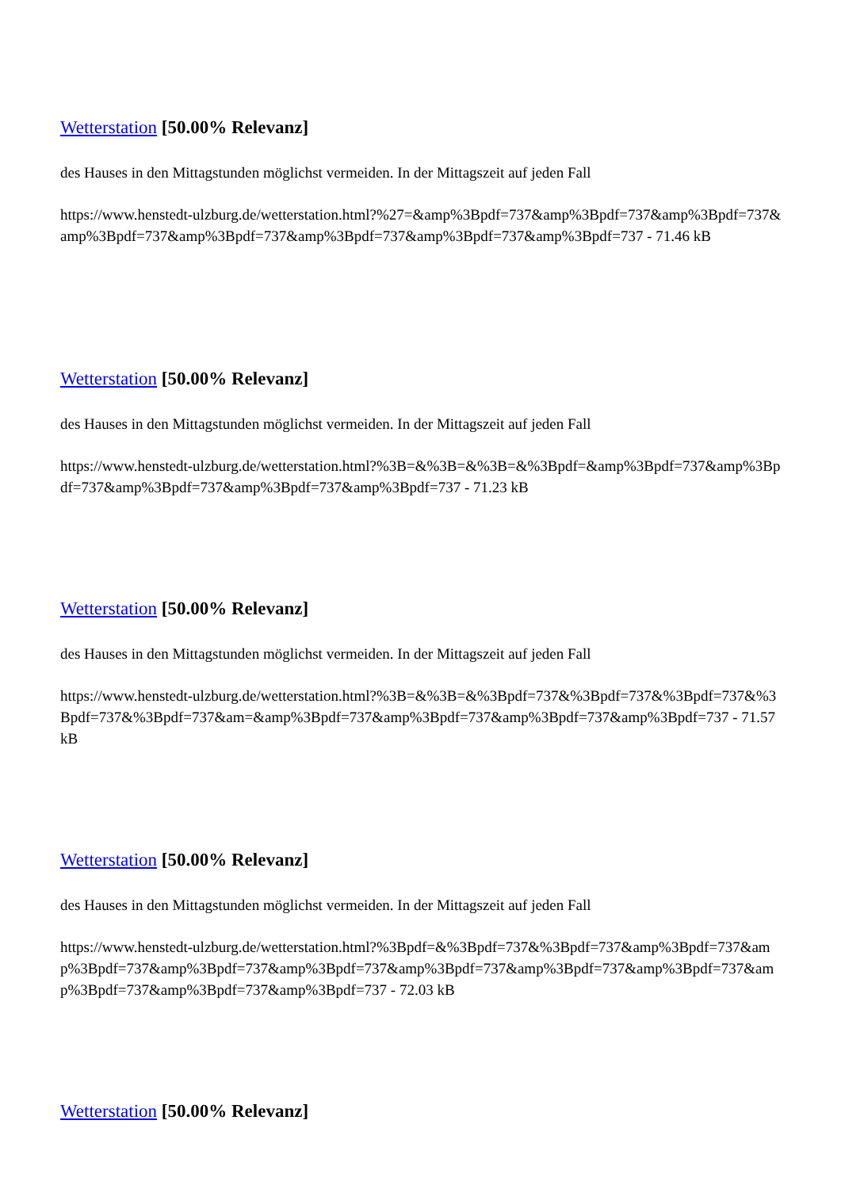Wetterstation [50.00% Relevanz]
des Hauses in den Mittagstunden möglichst vermeiden. In der Mittagszeit auf jeden Fall
https://www.henstedt-ulzburg.de/wetterstation.html?%27=&amp%3Bpdf=737&amp%3Bpdf=737&amp%3Bpdf=737&amp%3Bpdf=737&amp%3Bpdf=737&amp%3Bpdf=737&amp%3Bpdf=737&amp%3Bpdf=737 - 71.46 kB
Wetterstation [50.00% Relevanz]
des Hauses in den Mittagstunden möglichst vermeiden. In der Mittagszeit auf jeden Fall
https://www.henstedt-ulzburg.de/wetterstation.html?%3B=&%3B=&%3B=&%3Bpdf=&amp%3Bpdf=737&amp%3Bpdf=737&amp%3Bpdf=737&amp%3Bpdf=737&amp%3Bpdf=737 - 71.23 kB
Wetterstation [50.00% Relevanz]
des Hauses in den Mittagstunden möglichst vermeiden. In der Mittagszeit auf jeden Fall
https://www.henstedt-ulzburg.de/wetterstation.html?%3B=&%3B=&%3Bpdf=737&%3Bpdf=737&%3Bpdf=737&%3Bpdf=737&%3Bpdf=737&am=&amp%3Bpdf=737&amp%3Bpdf=737&amp%3Bpdf=737&amp%3Bpdf=737 - 71.57 kB
Wetterstation [50.00% Relevanz]
des Hauses in den Mittagstunden möglichst vermeiden. In der Mittagszeit auf jeden Fall
https://www.henstedt-ulzburg.de/wetterstation.html?%3Bpdf=&%3Bpdf=737&%3Bpdf=737&amp%3Bpdf=737&amp%3Bpdf=737&amp%3Bpdf=737&amp%3Bpdf=737&amp%3Bpdf=737&amp%3Bpdf=737&amp%3Bpdf=737&amp%3Bpdf=737&amp%3Bpdf=737&amp%3Bpdf=737 - 72.03 kB
Wetterstation [50.00% Relevanz]